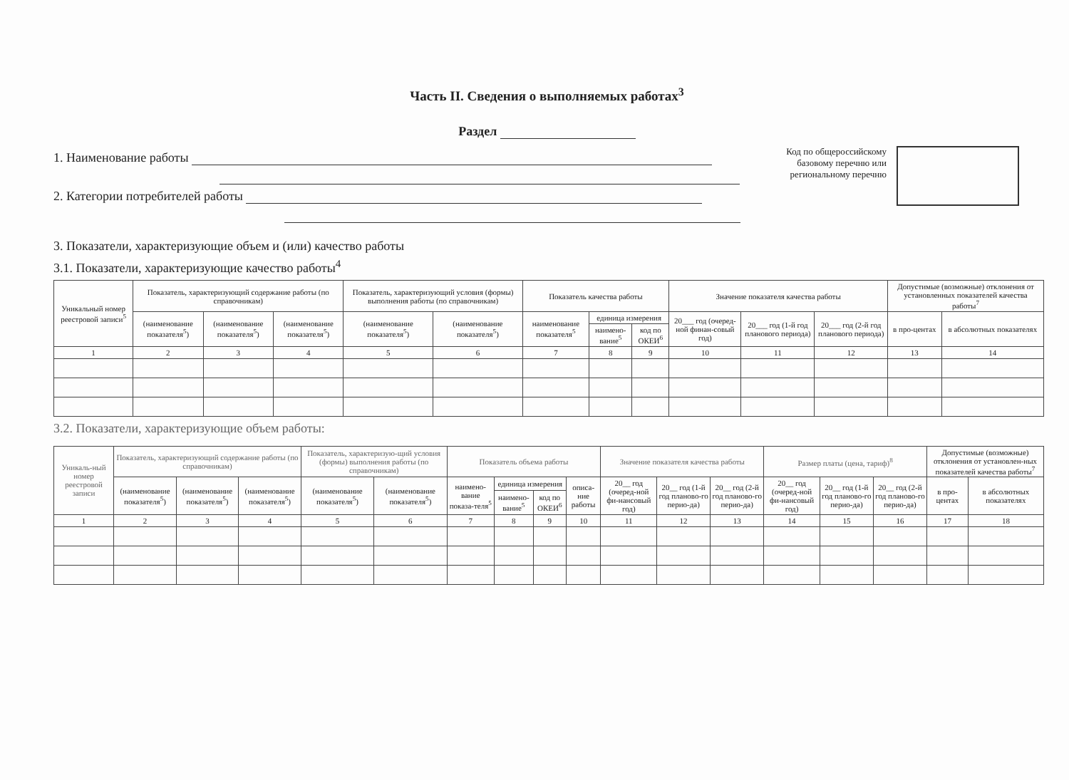Часть II. Сведения о выполняемых работах<sup>3</sup>
Раздел
1. Наименование работы
2. Категории потребителей работы
Код по общероссийскому
базовому перечню или
региональному перечню
3. Показатели, характеризующие объем и (или) качество работы
3.1. Показатели, характеризующие качество работы<sup>4</sup>
| Уникальный номер реестровой записи<sup>5</sup> | Показатель, характеризующий содержание работы (по справочникам) | | | Показатель, характеризующий условия (формы) выполнения работы (по справочникам) | | Показатель качества работы | | | Значение показателя качества работы | | | Допустимые (возможные) отклонения от установленных показателей качества работы<sup>7</sup> | |
| --- | --- | --- | --- | --- | --- | --- | --- | --- | --- | --- | --- | --- | --- |
| | (наименование показателя<sup>5</sup>) | (наименование показателя<sup>5</sup>) | (наименование показателя<sup>5</sup>) | (наименование показателя<sup>5</sup>) | (наименование показателя<sup>5</sup>) | наименование показателя<sup>5</sup> | единица измерения | | 20___ год (очеред-ной финан-совый год) | 20___ год (1-й год планового периода) | 20___ год (2-й год планового периода) | в про-центах | в абсолютных показателях |
| | | | | | | | наимено-вание<sup>5</sup> | код по ОКЕИ<sup>6</sup> | | | | | |
| 1 | 2 | 3 | 4 | 5 | 6 | 7 | 8 | 9 | 10 | 11 | 12 | 13 | 14 |
3.2. Показатели, характеризующие объем работы:
| Уникаль-ный номер реестровой записи | Показатель, характеризующий содержание работы (по справочникам) | | | Показатель, характеризую-щий условия (формы) выполнения работы (по справочникам) | | Показатель объема работы | | | | Значение показателя качества работы | | | Размер платы (цена, тариф)<sup>8</sup> | | | Допустимые (возможные) отклонения от установлен-ных показателей качества работы<sup>7</sup> | |
| --- | --- | --- | --- | --- | --- | --- | --- | --- | --- | --- | --- | --- | --- | --- | --- | --- | --- |
| | (наименование показателя<sup>5</sup>) | (наименование показателя<sup>5</sup>) | (наименование показателя<sup>5</sup>) | (наименование показателя<sup>5</sup>) | (наименование показателя<sup>5</sup>) | наимено-вание показа-теля<sup>5</sup> | единица измерения | | описа-ние работы | 20__ год (очеред-ной фи-нансовый год) | 20__ год (1-й год планово-го перио-да) | 20__ год (2-й год планово-го перио-да) | 20__ год (очеред-ной фи-нансовый год) | 20__ год (1-й год планово-го перио-да) | 20__ год (2-й год планово-го перио-да) | в про-центах | в абсолютных показателях |
| | | | | | | | наимено-вание<sup>5</sup> | код по ОКЕИ<sup>6</sup> | | | | | | | | | |
| 1 | 2 | 3 | 4 | 5 | 6 | 7 | 8 | 9 | 10 | 11 | 12 | 13 | 14 | 15 | 16 | 17 | 18 |